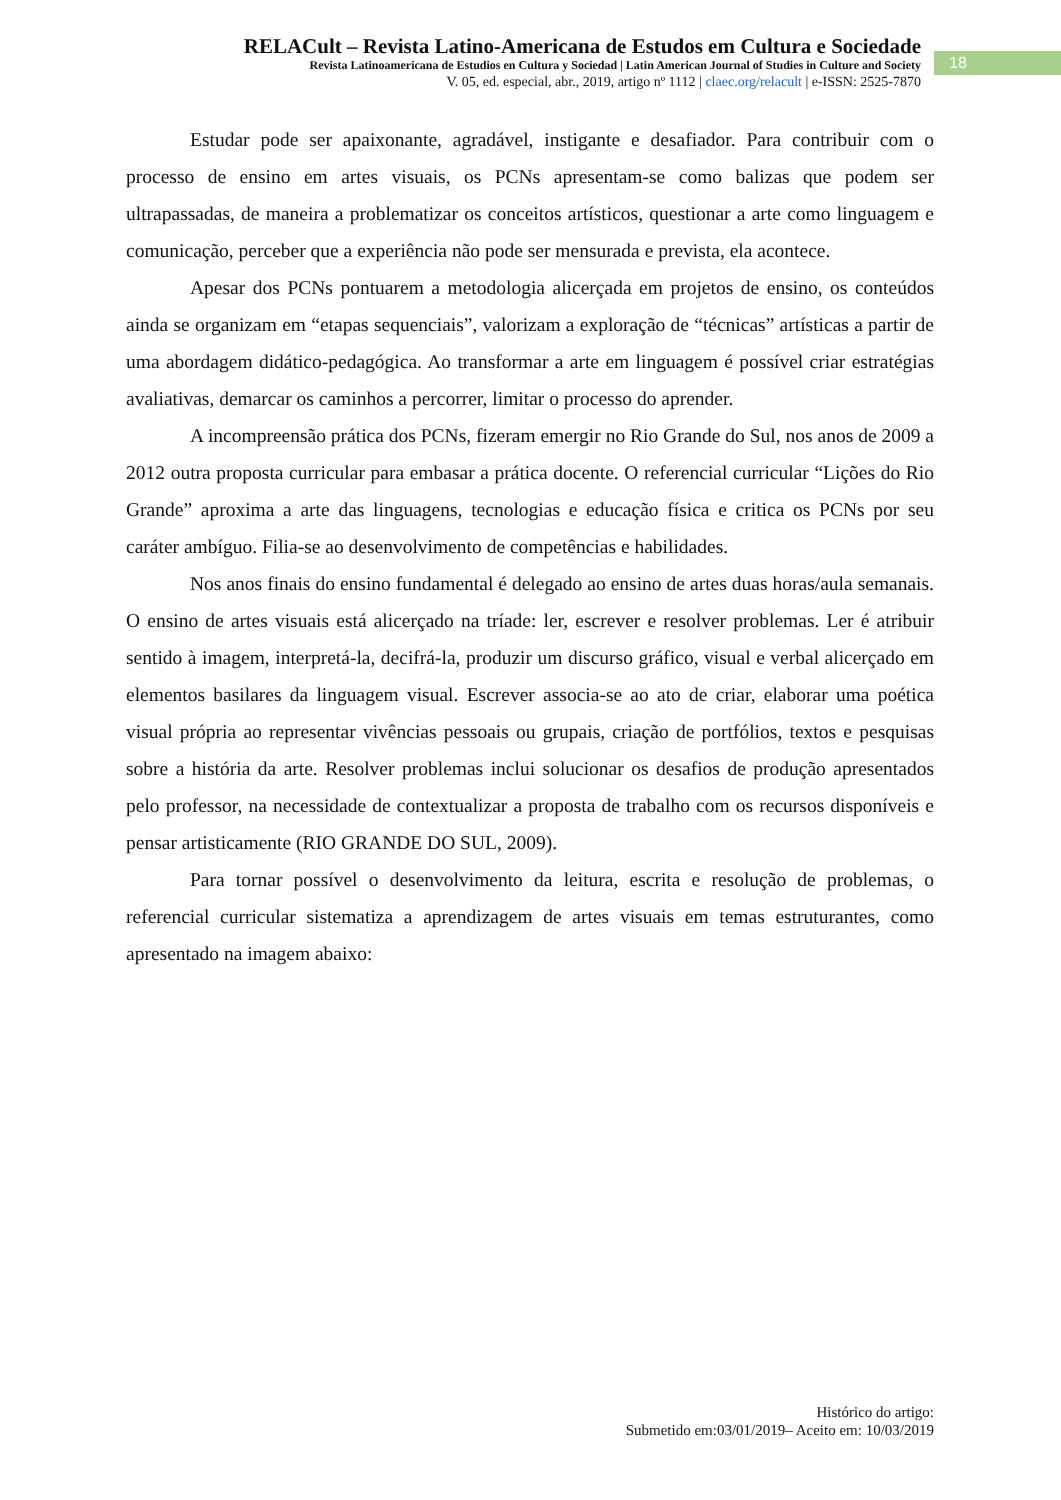RELACult – Revista Latino-Americana de Estudos em Cultura e Sociedade
Revista Latinoamericana de Estudios en Cultura y Sociedad | Latin American Journal of Studies in Culture and Society
V. 05, ed. especial, abr., 2019, artigo nº 1112 | claec.org/relacult | e-ISSN: 2525-7870
18
Estudar pode ser apaixonante, agradável, instigante e desafiador. Para contribuir com o processo de ensino em artes visuais, os PCNs apresentam-se como balizas que podem ser ultrapassadas, de maneira a problematizar os conceitos artísticos, questionar a arte como linguagem e comunicação, perceber que a experiência não pode ser mensurada e prevista, ela acontece.
Apesar dos PCNs pontuarem a metodologia alicerçada em projetos de ensino, os conteúdos ainda se organizam em “etapas sequenciais”, valorizam a exploração de “técnicas” artísticas a partir de uma abordagem didático-pedagógica. Ao transformar a arte em linguagem é possível criar estratégias avaliativas, demarcar os caminhos a percorrer, limitar o processo do aprender.
A incompreensão prática dos PCNs, fizeram emergir no Rio Grande do Sul, nos anos de 2009 a 2012 outra proposta curricular para embasar a prática docente. O referencial curricular “Lições do Rio Grande” aproxima a arte das linguagens, tecnologias e educação física e critica os PCNs por seu caráter ambíguo. Filia-se ao desenvolvimento de competências e habilidades.
Nos anos finais do ensino fundamental é delegado ao ensino de artes duas horas/aula semanais. O ensino de artes visuais está alicerçado na tríade: ler, escrever e resolver problemas. Ler é atribuir sentido à imagem, interpretá-la, decifrá-la, produzir um discurso gráfico, visual e verbal alicerçado em elementos basilares da linguagem visual. Escrever associa-se ao ato de criar, elaborar uma poética visual própria ao representar vivências pessoais ou grupais, criação de portfólios, textos e pesquisas sobre a história da arte. Resolver problemas inclui solucionar os desafios de produção apresentados pelo professor, na necessidade de contextualizar a proposta de trabalho com os recursos disponíveis e pensar artisticamente (RIO GRANDE DO SUL, 2009).
Para tornar possível o desenvolvimento da leitura, escrita e resolução de problemas, o referencial curricular sistematiza a aprendizagem de artes visuais em temas estruturantes, como apresentado na imagem abaixo:
Histórico do artigo:
Submetido em:03/01/2019– Aceito em: 10/03/2019